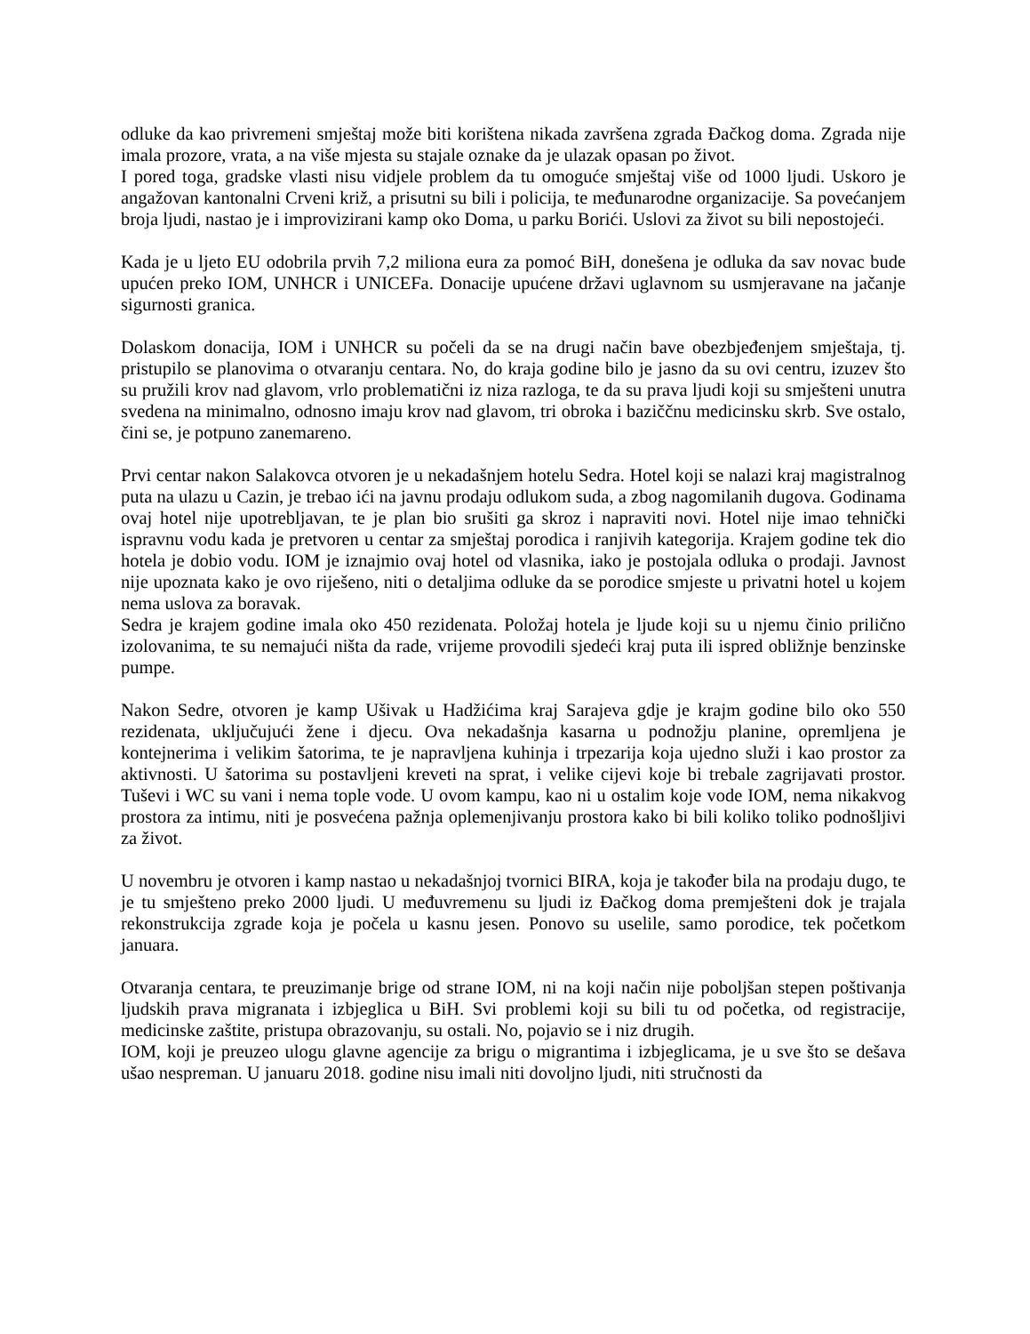odluke da kao privremeni smještaj može biti korištena nikada završena zgrada Đačkog doma. Zgrada nije imala prozore, vrata, a na više mjesta su stajale oznake da je ulazak opasan po život.
I pored toga, gradske vlasti nisu vidjele problem da tu omoguće smještaj više od 1000 ljudi. Uskoro je angažovan kantonalni Crveni križ, a prisutni su bili i policija, te međunarodne organizacije. Sa povećanjem broja ljudi, nastao je i improvizirani kamp oko Doma, u parku Borići. Uslovi za život su bili nepostojeći.
Kada je u ljeto EU odobrila prvih 7,2 miliona eura za pomoć BiH, donešena je odluka da sav novac bude upućen preko IOM, UNHCR i UNICEFa. Donacije upućene državi uglavnom su usmjeravane na jačanje sigurnosti granica.
Dolaskom donacija, IOM i UNHCR su počeli da se na drugi način bave obezbjeđenjem smještaja, tj. pristupilo se planovima o otvaranju centara. No, do kraja godine bilo je jasno da su ovi centru, izuzev što su pružili krov nad glavom, vrlo problematični iz niza razloga, te da su prava ljudi koji su smješteni unutra svedena na minimalno, odnosno imaju krov nad glavom, tri obroka i baziččnu medicinsku skrb. Sve ostalo, čini se, je potpuno zanemareno.
Prvi centar nakon Salakovca otvoren je u nekadašnjem hotelu Sedra. Hotel koji se nalazi kraj magistralnog puta na ulazu u Cazin, je trebao ići na javnu prodaju odlukom suda, a zbog nagomilanih dugova. Godinama ovaj hotel nije upotrebljavan, te je plan bio srušiti ga skroz i napraviti novi. Hotel nije imao tehnički ispravnu vodu kada je pretvoren u centar za smještaj porodica i ranjivih kategorija. Krajem godine tek dio hotela je dobio vodu. IOM je iznajmio ovaj hotel od vlasnika, iako je postojala odluka o prodaji. Javnost nije upoznata kako je ovo riješeno, niti o detaljima odluke da se porodice smjeste u privatni hotel u kojem nema uslova za boravak.
Sedra je krajem godine imala oko 450 rezidenata. Položaj hotela je ljude koji su u njemu činio prilično izolovanima, te su nemajući ništa da rade, vrijeme provodili sjedeći kraj puta ili ispred obližnje benzinske pumpe.
Nakon Sedre, otvoren je kamp Ušivak u Hadžićima kraj Sarajeva gdje je krajm godine bilo oko 550 rezidenata, uključujući žene i djecu. Ova nekadašnja kasarna u podnožju planine, opremljena je kontejnerima i velikim šatorima, te je napravljena kuhinja i trpezarija koja ujedno služi i kao prostor za aktivnosti. U šatorima su postavljeni kreveti na sprat, i velike cijevi koje bi trebale zagrijavati prostor. Tuševi i WC su vani i nema tople vode. U ovom kampu, kao ni u ostalim koje vode IOM, nema nikakvog prostora za intimu, niti je posvećena pažnja oplemenjivanju prostora kako bi bili koliko toliko podnošljivi za život.
U novembru je otvoren i kamp nastao u nekadašnjoj tvornici BIRA, koja je također bila na prodaju dugo, te je tu smješteno preko 2000 ljudi. U međuvremenu su ljudi iz Đačkog doma premješteni dok je trajala rekonstrukcija zgrade koja je počela u kasnu jesen. Ponovo su uselile, samo porodice, tek početkom januara.
Otvaranja centara, te preuzimanje brige od strane IOM, ni na koji način nije poboljšan stepen poštivanja ljudskih prava migranata i izbjeglica u BiH. Svi problemi koji su bili tu od početka, od registracije, medicinske zaštite, pristupa obrazovanju, su ostali. No, pojavio se i niz drugih.
IOM, koji je preuzeo ulogu glavne agencije za brigu o migrantima i izbjeglicama, je u sve što se dešava ušao nespreman. U januaru 2018. godine nisu imali niti dovoljno ljudi, niti stručnosti da